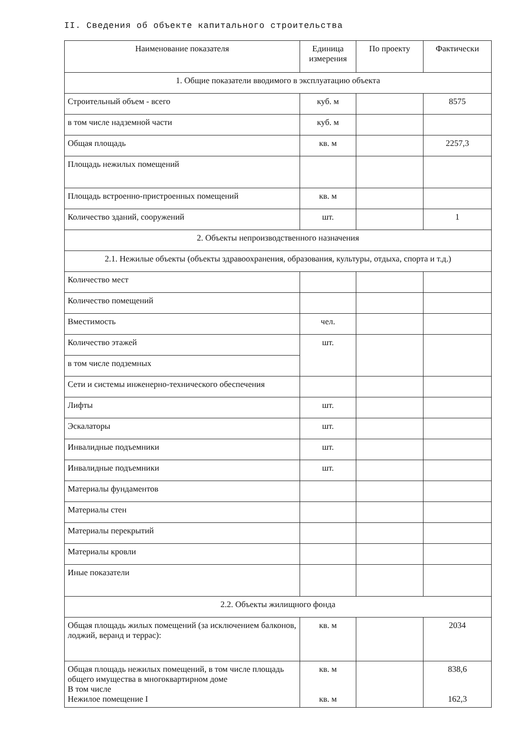II. Сведения об объекте капитального строительства
| Наименование показателя | Единица измерения | По проекту | Фактически |
| --- | --- | --- | --- |
| 1. Общие показатели вводимого в эксплуатацию объекта | | | |
| Строительный объем - всего | куб. м | | 8575 |
| в том числе надземной части | куб. м | | |
| Общая площадь | кв. м | | 2257,3 |
| Площадь нежилых помещений | | | |
| Площадь встроенно-пристроенных помещений | кв. м | | |
| Количество зданий, сооружений | шт. | | 1 |
| 2. Объекты непроизводственного назначения | | | |
| 2.1. Нежилые объекты (объекты здравоохранения, образования, культуры, отдыха, спорта и т.д.) | | | |
| Количество мест | | | |
| Количество помещений | | | |
| Вместимость | чел. | | |
| Количество этажей | шт. | | |
| в том числе подземных | | | |
| Сети и системы инженерно-технического обеспечения | | | |
| Лифты | шт. | | |
| Эскалаторы | шт. | | |
| Инвалидные подъемники | шт. | | |
| Инвалидные подъемники | шт. | | |
| Материалы фундаментов | | | |
| Материалы стен | | | |
| Материалы перекрытий | | | |
| Материалы кровли | | | |
| Иные показатели | | | |
| 2.2. Объекты жилищного фонда | | | |
| Общая площадь жилых помещений (за исключением балконов, лоджий, веранд и террас): | кв. м | | 2034 |
| Общая площадь нежилых помещений, в том числе площадь общего имущества в многоквартирном доме В том числе Нежилое помещение I | кв. м кв. м | | 838,6 162,3 |